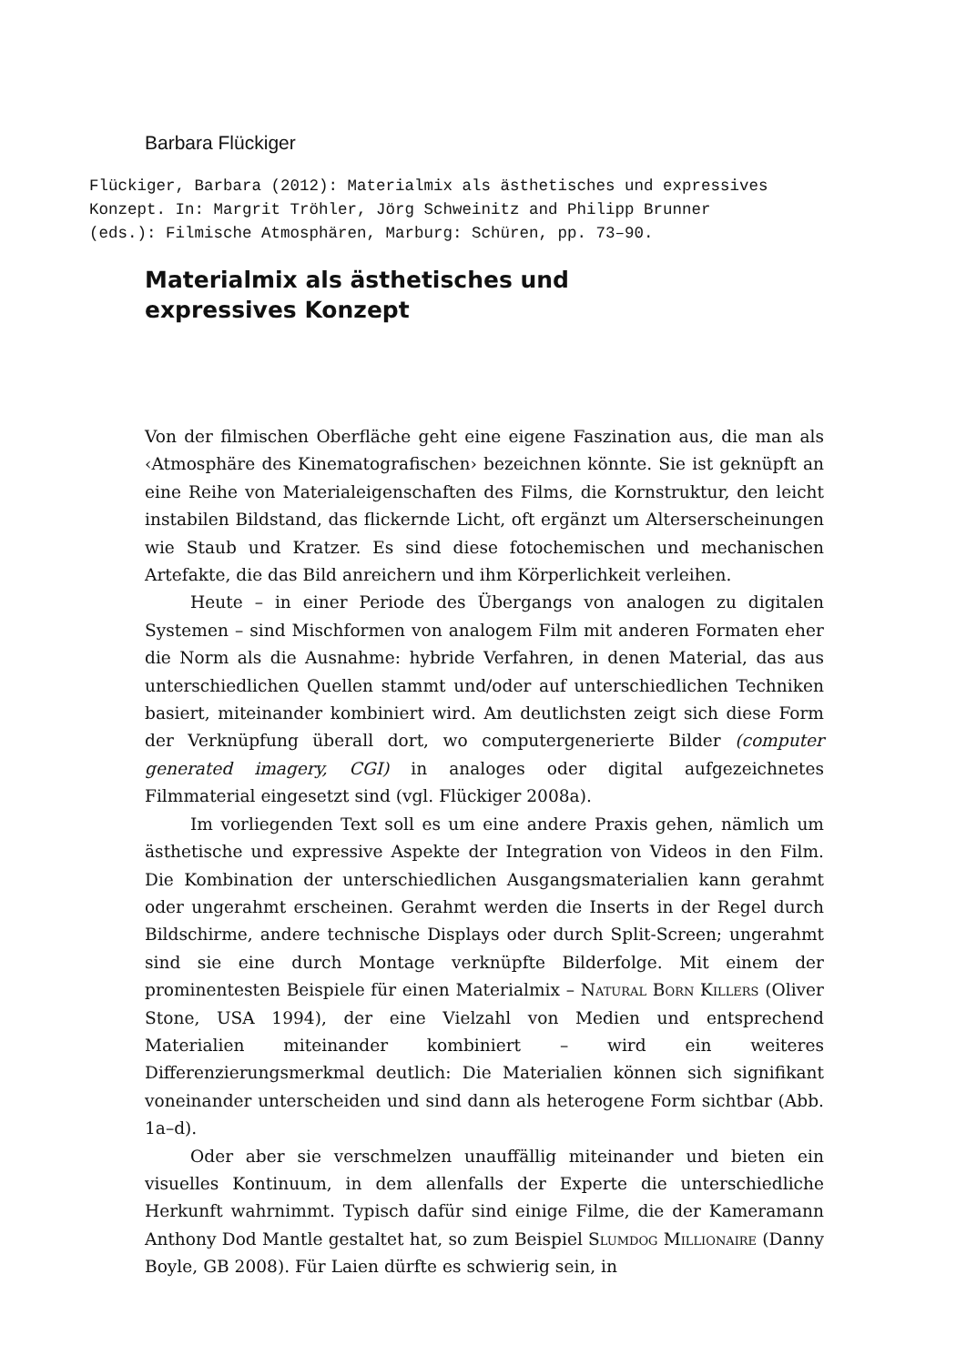Barbara Flückiger
Flückiger, Barbara (2012): Materialmix als ästhetisches und expressives Konzept. In: Margrit Tröhler, Jörg Schweinitz and Philipp Brunner (eds.): Filmische Atmosphären, Marburg: Schüren, pp. 73–90.
Materialmix als ästhetisches und
expressives Konzept
Von der filmischen Oberfläche geht eine eigene Faszination aus, die man als ‹Atmosphäre des Kinematografischen› bezeichnen könnte. Sie ist geknüpft an eine Reihe von Materialeigenschaften des Films, die Kornstruktur, den leicht instabilen Bildstand, das flickernde Licht, oft ergänzt um Alterserscheinungen wie Staub und Kratzer. Es sind diese fotochemischen und mechanischen Artefakte, die das Bild anreichern und ihm Körperlichkeit verleihen.
Heute – in einer Periode des Übergangs von analogen zu digitalen Systemen – sind Mischformen von analogem Film mit anderen Formaten eher die Norm als die Ausnahme: hybride Verfahren, in denen Material, das aus unterschiedlichen Quellen stammt und/oder auf unterschiedlichen Techniken basiert, miteinander kombiniert wird. Am deutlichsten zeigt sich diese Form der Verknüpfung überall dort, wo computergenerierte Bilder (computer generated imagery, CGI) in analoges oder digital aufgezeichnetes Filmmaterial eingesetzt sind (vgl. Flückiger 2008a).
Im vorliegenden Text soll es um eine andere Praxis gehen, nämlich um ästhetische und expressive Aspekte der Integration von Videos in den Film. Die Kombination der unterschiedlichen Ausgangsmaterialien kann gerahmt oder ungerahmt erscheinen. Gerahmt werden die Inserts in der Regel durch Bildschirme, andere technische Displays oder durch Split-Screen; ungerahmt sind sie eine durch Montage verknüpfte Bilderfolge. Mit einem der prominentesten Beispiele für einen Materialmix – Natural Born Killers (Oliver Stone, USA 1994), der eine Vielzahl von Medien und entsprechend Materialien miteinander kombiniert – wird ein weiteres Differenzierungsmerkmal deutlich: Die Materialien können sich signifikant voneinander unterscheiden und sind dann als heterogene Form sichtbar (Abb. 1a–d).
Oder aber sie verschmelzen unauffällig miteinander und bieten ein visuelles Kontinuum, in dem allenfalls der Experte die unterschiedliche Herkunft wahrnimmt. Typisch dafür sind einige Filme, die der Kameramann Anthony Dod Mantle gestaltet hat, so zum Beispiel Slumdog Millionaire (Danny Boyle, GB 2008). Für Laien dürfte es schwierig sein, in